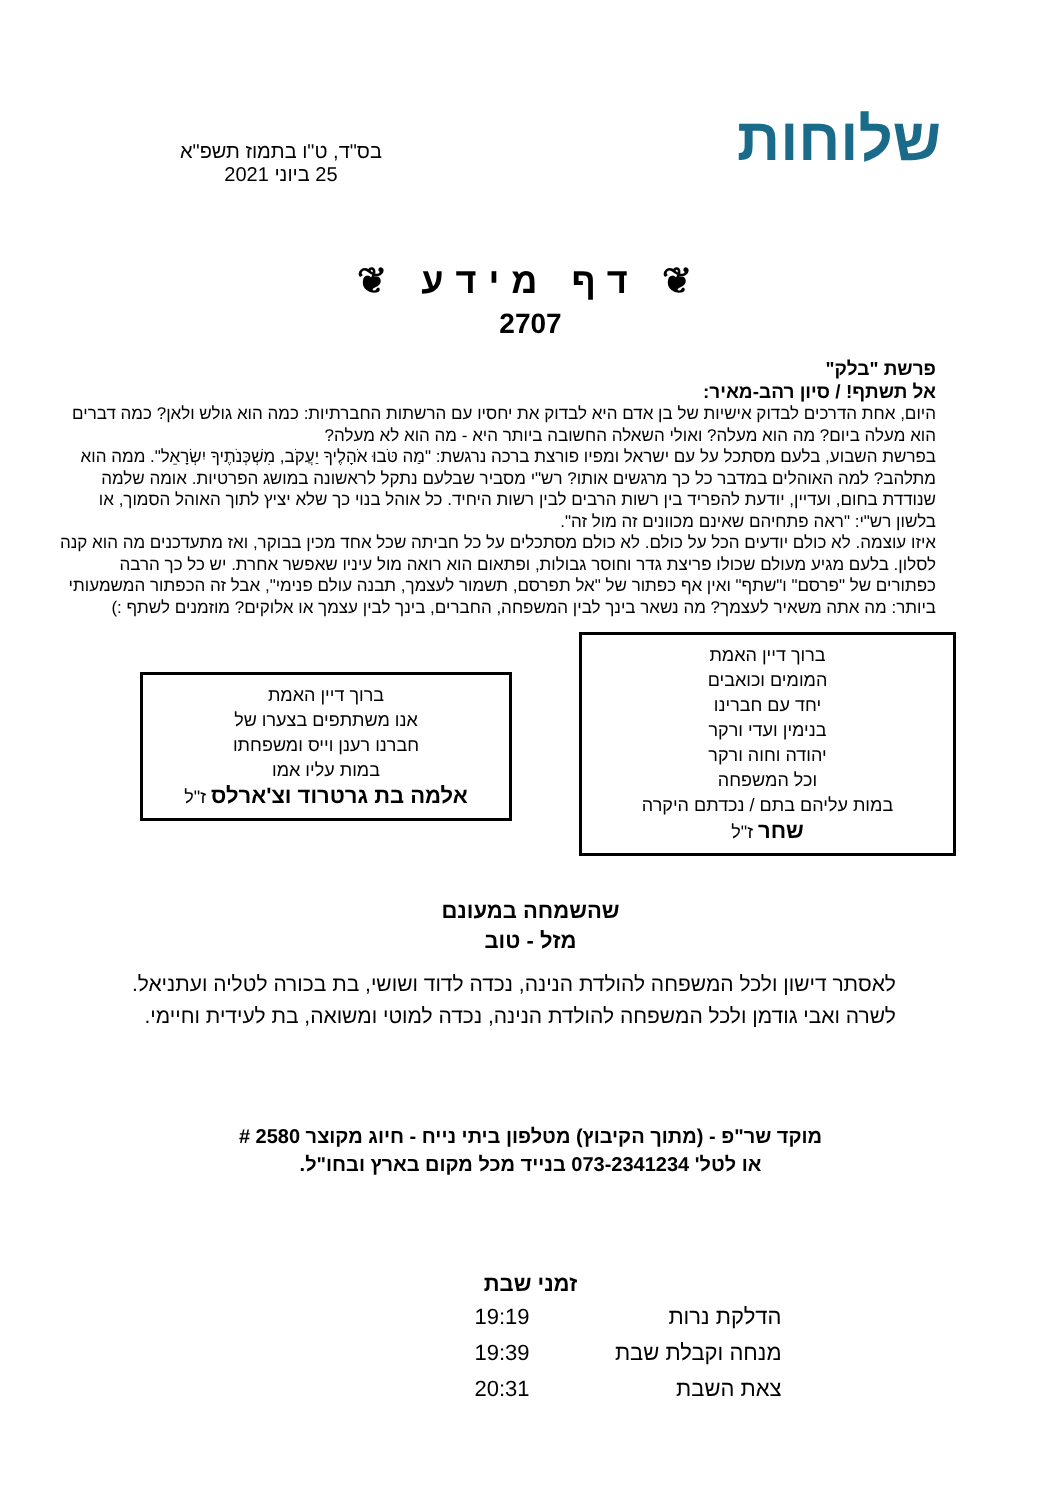שלוחות
בס"ד, ט"ו בתמוז תשפ"א
25 ביוני 2021
❦ דף מידע ❦
2707
פרשת "בלק"
אל תשתף! / סיון רהב-מאיר:
היום, אחת הדרכים לבדוק אישיות של בן אדם היא לבדוק את יחסיו עם הרשתות החברתיות: כמה הוא גולש ולאן? כמה דברים הוא מעלה ביום? מה הוא מעלה? ואולי השאלה החשובה ביותר היא - מה הוא לא מעלה?
בפרשת השבוע, בלעם מסתכל על עם ישראל ומפיו פורצת ברכה נרגשת: "מַה טֹּבוּ אֹהָלֶיךָ יַעֲקֹב, מִשְׁכְּנֹתֶיךָ יִשְׂרָאֵל". ממה הוא מתלהב? למה האוהלים במדבר כל כך מרגשים אותו? רש"י מסביר שבלעם נתקל לראשונה במושג הפרטיות. אומה שלמה שנודדת בחום, ועדיין, יודעת להפריד בין רשות הרבים לבין רשות היחיד. כל אוהל בנוי כך שלא יציץ לתוך האוהל הסמוך, או בלשון רש"י: "ראה פתחיהם שאינם מכוונים זה מול זה".
איזו עוצמה. לא כולם יודעים הכל על כולם. לא כולם מסתכלים על כל חביתה שכל אחד מכין בבוקר, ואז מתעדכנים מה הוא קנה לסלון. בלעם מגיע מעולם שכולו פריצת גדר וחוסר גבולות, ופתאום הוא רואה מול עיניו שאפשר אחרת. יש כל כך הרבה כפתורים של "פרסם" ו"שתף" ואין אף כפתור של "אל תפרסם, תשמור לעצמך, תבנה עולם פנימי", אבל זה הכפתור המשמעותי ביותר: מה אתה משאיר לעצמך? מה נשאר בינך לבין המשפחה, החברים, בינך לבין עצמך או אלוקים? מוזמנים לשתף :)
ברוך דיין האמת
המומים וכואבים
יחד עם חברינו
בנימין ועדי ורקר
יהודה וחוה ורקר
וכל המשפחה
במות עליהם בתם / נכדתם היקרה
שחר ז"ל
ברוך דיין האמת
אנו משתתפים בצערו של
חברנו רענן וייס ומשפחתו
במות עליו אמו
אלמה בת גרטרוד וצ'ארלס ז"ל
שהשמחה במעונם
מזל - טוב
לאסתר דישון ולכל המשפחה להולדת הנינה, נכדה לדוד ושושי, בת בכורה לטליה ועתניאל.
לשרה ואבי גודמן ולכל המשפחה להולדת הנינה, נכדה למוטי ומשואה, בת לעידית וחיימי.
מוקד שר"פ - (מתוך הקיבוץ) מטלפון ביתי נייח - חיוג מקוצר 2580 #
או לטל' 073-2341234 בנייד מכל מקום בארץ ובחו"ל.
| זמני שבת | |
| --- | --- |
| הדלקת נרות | 19:19 |
| מנחה וקבלת שבת | 19:39 |
| צאת השבת | 20:31 |